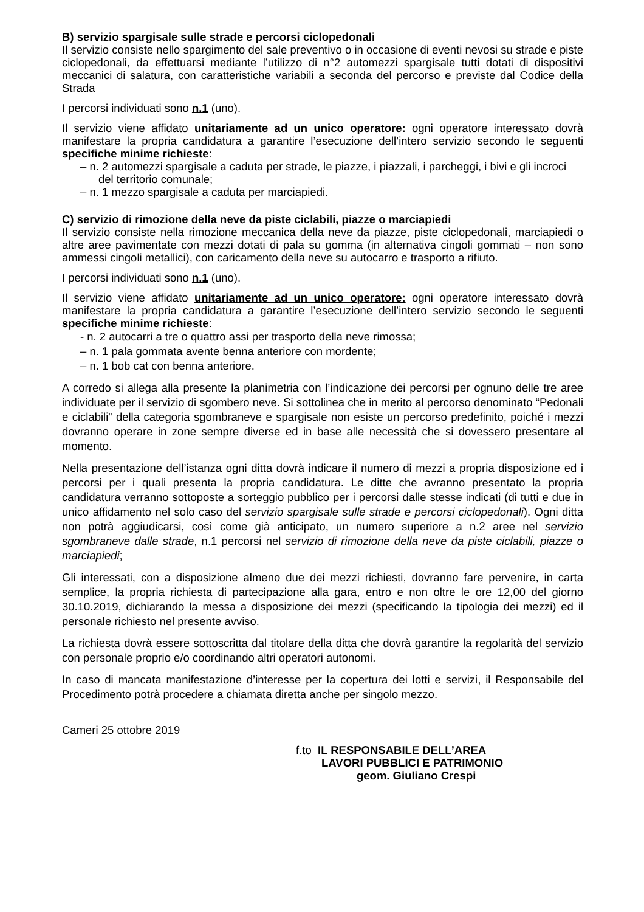B) servizio spargisale sulle strade e percorsi ciclopedonali
Il servizio consiste nello spargimento del sale preventivo o in occasione di eventi nevosi su strade e piste ciclopedonali, da effettuarsi mediante l’utilizzo di n°2 automezzi spargisale tutti dotati di dispositivi meccanici di salatura, con caratteristiche variabili a seconda del percorso e previste dal Codice della Strada
I percorsi individuati sono n.1 (uno).
Il servizio viene affidato unitariamente ad un unico operatore: ogni operatore interessato dovrà manifestare la propria candidatura a garantire l’esecuzione dell’intero servizio secondo le seguenti specifiche minime richieste:
– n. 2 automezzi spargisale a caduta per strade, le piazze, i piazzali, i parcheggi, i bivi e gli incroci del territorio comunale;
– n. 1 mezzo spargisale a caduta per marciapiedi.
C) servizio di rimozione della neve da piste ciclabili, piazze o marciapiedi
Il servizio consiste nella rimozione meccanica della neve da piazze, piste ciclopedonali, marciapiedi o altre aree pavimentate con mezzi dotati di pala su gomma (in alternativa cingoli gommati – non sono ammessi cingoli metallici), con caricamento della neve su autocarro e trasporto a rifiuto.
I percorsi individuati sono n.1 (uno).
Il servizio viene affidato unitariamente ad un unico operatore: ogni operatore interessato dovrà manifestare la propria candidatura a garantire l’esecuzione dell’intero servizio secondo le seguenti specifiche minime richieste:
- n. 2 autocarri a tre o quattro assi per trasporto della neve rimossa;
– n. 1 pala gommata avente benna anteriore con mordente;
– n. 1 bob cat con benna anteriore.
A corredo si allega alla presente la planimetria con l’indicazione dei percorsi per ognuno delle tre aree individuate per il servizio di sgombero neve. Si sottolinea che in merito al percorso denominato “Pedonali e ciclabili” della categoria sgombraneve e spargisale non esiste un percorso predefinito, poiché i mezzi dovranno operare in zone sempre diverse ed in base alle necessità che si dovessero presentare al momento.
Nella presentazione dell’istanza ogni ditta dovrà indicare il numero di mezzi a propria disposizione ed i percorsi per i quali presenta la propria candidatura. Le ditte che avranno presentato la propria candidatura verranno sottoposte a sorteggio pubblico per i percorsi dalle stesse indicati (di tutti e due in unico affidamento nel solo caso del servizio spargisale sulle strade e percorsi ciclopedonali). Ogni ditta non potrà aggiudicarsi, così come già anticipato, un numero superiore a n.2 aree nel servizio sgombraneve dalle strade, n.1 percorsi nel servizio di rimozione della neve da piste ciclabili, piazze o marciapiedi;
Gli interessati, con a disposizione almeno due dei mezzi richiesti, dovranno fare pervenire, in carta semplice, la propria richiesta di partecipazione alla gara, entro e non oltre le ore 12,00 del giorno 30.10.2019, dichiarando la messa a disposizione dei mezzi (specificando la tipologia dei mezzi) ed il personale richiesto nel presente avviso.
La richiesta dovrà essere sottoscritta dal titolare della ditta che dovrà garantire la regolarità del servizio con personale proprio e/o coordinando altri operatori autonomi.
In caso di mancata manifestazione d’interesse per la copertura dei lotti e servizi, il Responsabile del Procedimento potrà procedere a chiamata diretta anche per singolo mezzo.
Cameri 25 ottobre 2019
f.to IL RESPONSABILE DELL’AREA
LAVORI PUBBLICI E PATRIMONIO
geom. Giuliano Crespi